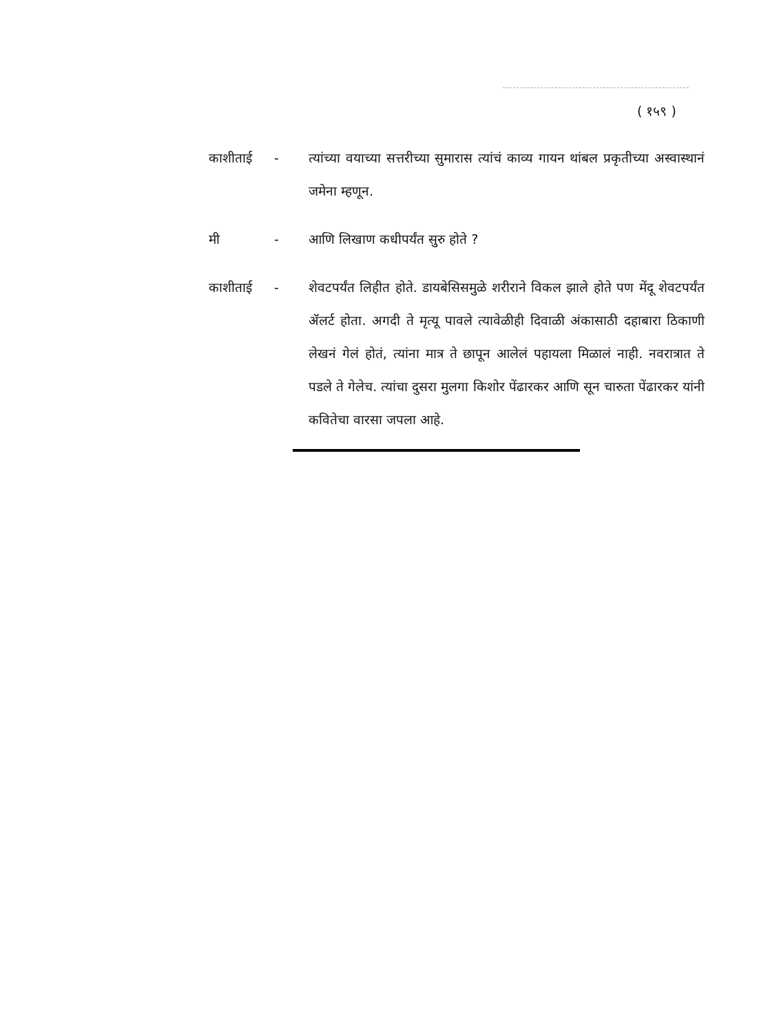( १५९ )
काशीताई - त्यांच्या वयाच्या सत्तरीच्या सुमारास त्यांचं काव्य गायन थांबल प्रकृतीच्या अस्वास्थानं जमेना म्हणून.
मी - आणि लिखाण कधीपर्यंत सुरु होते ?
काशीताई - शेवटपर्यंत लिहीत होते. डायबेसिसमुळे शरीराने विकल झाले होते पण मेंदू शेवटपर्यंत ॲलर्ट होता. अगदी ते मृत्यू पावले त्यावेळीही दिवाळी अंकासाठी दहाबारा ठिकाणी लेखनं गेलं होतं, त्यांना मात्र ते छापून आलेलं पहायला मिळालं नाही. नवरात्रात ते पडले ते गेलेच. त्यांचा दुसरा मुलगा किशोर पेंढारकर आणि सून चारुता पेंढारकर यांनी कवितेचा वारसा जपला आहे.